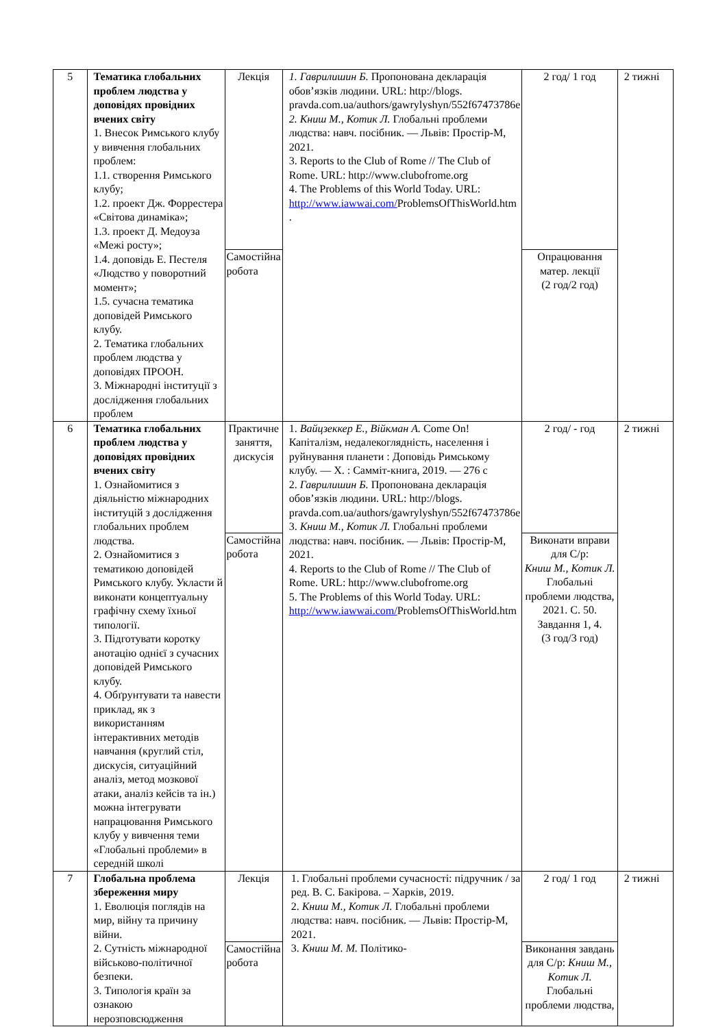| 5 | Тематика глобальних проблем людства у доповідях провідних вчених світу 1. Внесок Римського клубу у вивчення глобальних проблем: 1.1. створення Римського клубу; 1.2. проект Дж. Форрестера «Світова динаміка»; 1.3. проект Д. Медоуза «Межі росту»; 1.4. доповідь Е. Пестеля «Людство у поворотний момент»; 1.5. сучасна тематика доповідей Римського клубу. 2. Тематика глобальних проблем людства у доповідях ПРООН. 3. Міжнародні інституції з дослідження глобальних проблем | Лекція | 1. Гаврилишин Б. Пропонована декларація обов’язків людини. URL: http://blogs. pravda.com.ua/authors/gawrylyshyn/552f67473786e 2. Книш М., Котик Л. Глобальні проблеми людства: навч. посібник. — Львів: Простір-М, 2021. 3. Reports to the Club of Rome // The Club of Rome. URL: http://www.clubofrome.org 4. The Problems of this World Today. URL: http://www.iawwai.com/ ProblemsOfThisWorld.htm . | 2 год/ 1 год | 2 тижні |
| | | Самостійна робота | | Опрацювання матер. лекції (2 год/2 год) | |
| 6 | Тематика глобальних проблем людства у доповідях провідних вчених світу 1. Ознайомитися з діяльністю міжнародних інституцій з дослідження глобальних проблем людства. 2. Ознайомитися з тематикою доповідей Римського клубу. Укласти й виконати концептуальну графічну схему їхньої типології. 3. Підготувати коротку анотацію однієї з сучасних доповідей Римського клубу. 4. Обґрунтувати та навести приклад, як з використанням інтерактивних методів навчання (круглий стіл, дискусія, ситуаційний аналіз, метод мозкової атаки, аналіз кейсів та ін.) можна інтегрувати напрацювання Римського клубу у вивчення теми «Глобальні проблеми» в середній школі | Практичне заняття, дискусія | 1. Вайцзеккер Е., Війкман А. Come On! Капіталізм, недалекоглядність, населення і руйнування планети : Доповідь Римському клубу. — Х. : Самміт-книга, 2019. — 276 с 2. Гаврилишин Б. Пропонована декларація обов’язків людини. URL: http://blogs. pravda.com.ua/authors/gawrylyshyn/552f67473786e 3. Книш М., Котик Л. Глобальні проблеми людства: навч. посібник. — Львів: Простір-М, 2021. 4. Reports to the Club of Rome // The Club of Rome. URL: http://www.clubofrome.org 5. The Problems of this World Today. URL: http://www.iawwai.com/ ProblemsOfThisWorld.htm | 2 год/ - год | 2 тижні |
| | | Самостійна робота | | Виконати вправи для С/р: Книш М., Котик Л. Глобальні проблеми людства, 2021. С. 50. Завдання 1, 4. (3 год/3 год) | |
| 7 | Глобальна проблема збереження миру 1. Еволюція поглядів на мир, війну та причину війни. 2. Сутність міжнародної військово-політичної безпеки. 3. Типологія країн за ознакою нерозповсюдження | Лекція | 1. Глобальні проблеми сучасності: підручник / за ред. В. С. Бакірова. – Харків, 2019. 2. Книш М., Котик Л. Глобальні проблеми людства: навч. посібник. — Львів: Простір-М, 2021. 3. Книш М. М. Політико- | 2 год/ 1 год | 2 тижні |
| | | Самостійна робота | | Виконання завдань для С/р: Книш М., Котик Л. Глобальні проблеми людства, | |